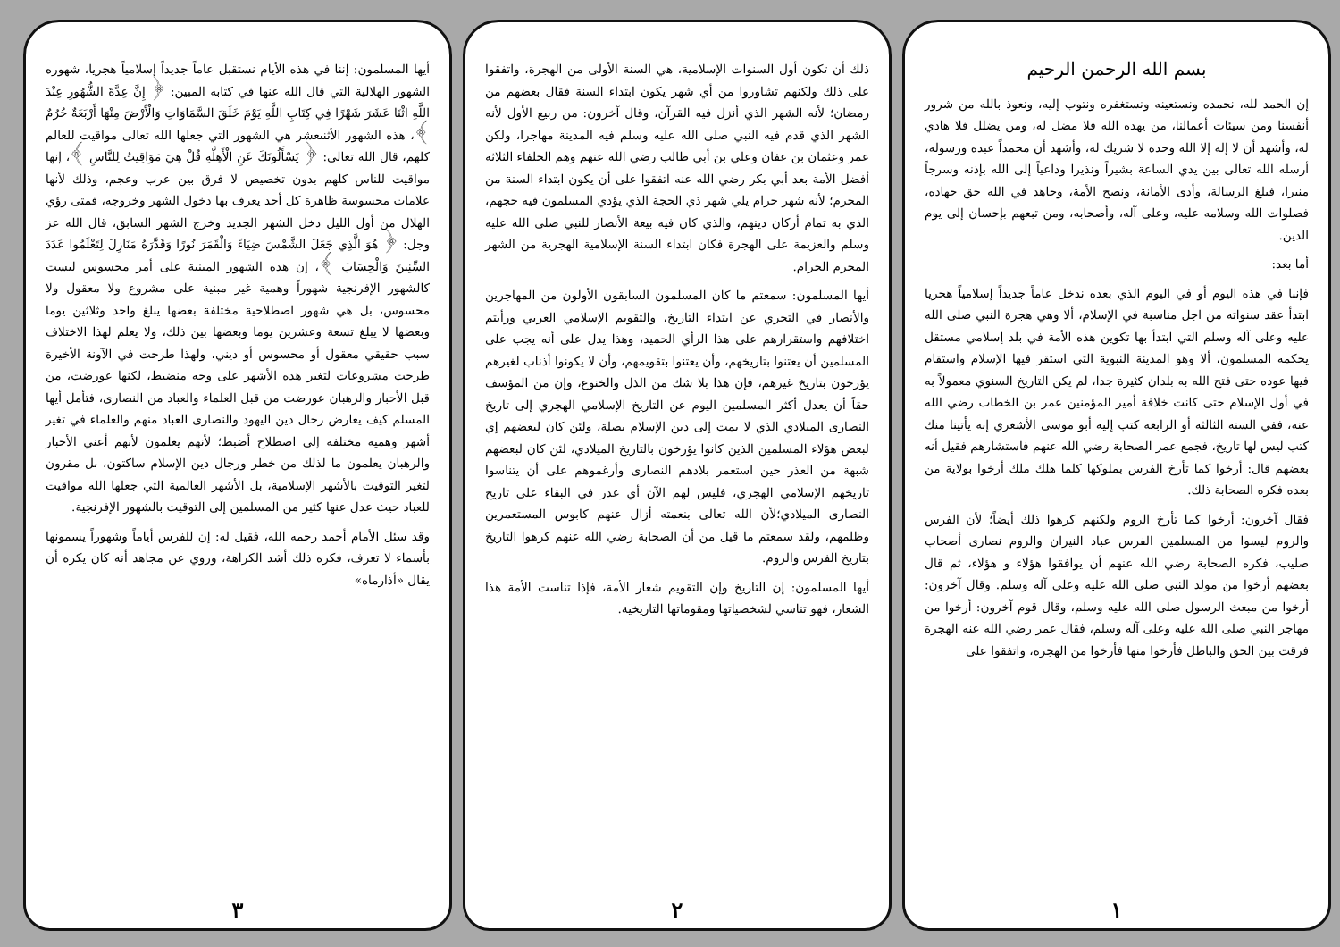بسم الله الرحمن الرحيم
إن الحمد لله، نحمده ونستعينه ونستغفره ونتوب إليه، ونعوذ بالله من شرور أنفسنا ومن سيئات أعمالنا، من يهده الله فلا مضل له، ومن يضلل فلا هادي له، وأشهد أن لا إله إلا الله وحده لا شريك له، وأشهد أن محمداً عبده ورسوله، أرسله الله تعالى بين يدي الساعة بشيراً ونذيرا وداعياً إلى الله بإذنه وسرجاً منيرا، فبلغ الرسالة، وأدى الأمانة، ونصح الأمة، وجاهد في الله حق جهاده، فصلوات الله وسلامه عليه، وعلى آله، وأصحابه، ومن تبعهم بإحسان إلى يوم الدين.
أما بعد:
فإننا في هذه اليوم أو في اليوم الذي بعده ندخل عاماً جديداً إسلامياً هجريا ابتدأ عقد سنواته من اجل مناسبة في الإسلام، ألا وهي هجرة النبي صلى الله عليه وعلى آله وسلم التي ابتدأ بها تكوين هذه الأمة في بلد إسلامي مستقل يحكمه المسلمون، ألا وهو المدينة النبوية التي استقر فيها الإسلام واستقام فيها عوده حتى فتح الله به بلدان كثيرة جدا، لم يكن التاريخ السنوي معمولاً به في أول الإسلام حتى كانت خلافة أمير المؤمنين عمر بن الخطاب رضي الله عنه، ففي السنة الثالثة أو الرابعة كتب إليه أبو موسى الأشعري إنه يأتينا منك كتب ليس لها تاريخ، فجمع عمر الصحابة رضي الله عنهم فاستشارهم فقيل أنه بعضهم قال: أرخوا كما تأرخ الفرس بملوكها كلما هلك ملك أرخوا بولاية من بعده فكره الصحابة ذلك.
فقال آخرون: أرخوا كما تأرخ الروم ولكنهم كرهوا ذلك أيضاً؛ لأن الفرس والروم ليسوا من المسلمين الفرس عباد النيران والروم نصارى أصحاب صليب، فكره الصحابة رضي الله عنهم أن يوافقوا هؤلاء و هؤلاء، ثم قال بعضهم أرخوا من مولد النبي صلى الله عليه وعلى آله وسلم. وقال آخرون: أرخوا من مبعث الرسول صلى الله عليه وسلم، وقال قوم آخرون: أرخوا من مهاجر النبي صلى الله عليه وعلى آله وسلم، فقال عمر رضي الله عنه الهجرة فرقت بين الحق والباطل فأرخوا منها فأرخوا من الهجرة، واتفقوا على
١
ذلك أن تكون أول السنوات الإسلامية، هي السنة الأولى من الهجرة، واتفقوا على ذلك ولكنهم تشاوروا من أي شهر يكون ابتداء السنة فقال بعضهم من رمضان؛ لأنه الشهر الذي أنزل فيه القرآن، وقال آخرون: من ربيع الأول لأنه الشهر الذي قدم فيه النبي صلى الله عليه وسلم فيه المدينة مهاجرا، ولكن عمر وعثمان بن عفان وعلي بن أبي طالب رضي الله عنهم وهم الخلفاء الثلاثة أفضل الأمة بعد أبي بكر رضي الله عنه اتفقوا على أن يكون ابتداء السنة من المحرم؛ لأنه شهر حرام يلي شهر ذي الحجة الذي يؤدي المسلمون فيه حجهم، الذي به تمام أركان دينهم، والذي كان فيه بيعة الأنصار للنبي صلى الله عليه وسلم والعزيمة على الهجرة فكان ابتداء السنة الإسلامية الهجرية من الشهر المحرم الحرام.
أيها المسلمون: سمعتم ما كان المسلمون السابقون الأولون من المهاجرين والأنصار في التحري عن ابتداء التاريخ، والتقويم الإسلامي العربي ورأيتم اختلافهم واستقرارهم على هذا الرأي الحميد، وهذا يدل على أنه يجب على المسلمين أن يعتنوا بتاريخهم، وأن يعتنوا بتقويمهم، وأن لا يكونوا أذناب لغيرهم يؤرخون بتاريخ غيرهم، فإن هذا بلا شك من الذل والخنوع، وإن من المؤسف حقاً أن يعدل أكثر المسلمين اليوم عن التاريخ الإسلامي الهجري إلى تاريخ النصارى الميلادي الذي لا يمت إلى دين الإسلام بصلة، ولئن كان لبعضهم إي لبعض هؤلاء المسلمين الذين كانوا يؤرخون بالتاريخ الميلادي، لئن كان لبعضهم شبهة من العذر حين استعمر بلادهم النصارى وأرغموهم على أن يتناسوا تاريخهم الإسلامي الهجري، فليس لهم الآن أي عذر في البقاء على تاريخ النصارى الميلادي؛لأن الله تعالى بنعمته أزال عنهم كابوس المستعمرين وظلمهم، ولقد سمعتم ما قيل من أن الصحابة رضي الله عنهم كرهوا التاريخ بتاريخ الفرس والروم.
أيها المسلمون: إن التاريخ وإن التقويم شعار الأمة، فإذا تناست الأمة هذا الشعار، فهو تناسي لشخصياتها ومقوماتها التاريخية.
٢
أيها المسلمون: إننا في هذه الأيام نستقبل عاماً جديداً إسلامياً هجريا، شهوره الشهور الهلالية التي قال الله عنها في كتابه المبين: ﴿ إِنَّ عِدَّةَ الشُّهُورِ عِنْدَ اللَّهِ اثْنَا عَشَرَ شَهْرًا فِي كِتَابِ اللَّهِ يَوْمَ خَلَقَ السَّمَاوَاتِ وَالْأَرْضَ مِنْهَا أَرْبَعَةٌ حُرُمٌ ﴾، هذه الشهور الأثنىعشر هي الشهور التي جعلها الله تعالى مواقيت للعالم كلهم، قال الله تعالى: ﴿ يَسْأَلُونَكَ عَنِ الْأَهِلَّةِ قُلْ هِيَ مَوَاقِيتُ لِلنَّاسِ ﴾، إنها مواقيت للناس كلهم بدون تخصيص لا فرق بين عرب وعجم، وذلك لأنها علامات محسوسة ظاهرة كل أحد يعرف بها دخول الشهر وخروجه، فمتى رؤي الهلال من أول الليل دخل الشهر الجديد وخرج الشهر السابق، قال الله عز وجل: ﴿ هُوَ الَّذِي جَعَلَ الشَّمْسَ ضِيَاءً وَالْقَمَرَ نُورًا وَقَدَّرَهُ مَنَازِلَ لِتَعْلَمُوا عَدَدَ السِّنِينَ وَالْحِسَابَ ﴾، إن هذه الشهور المبنية على أمر محسوس ليست كالشهور الإفرنجية شهوراً وهمية غير مبنية على مشروع ولا معقول ولا محسوس، بل هي شهور اصطلاحية مختلفة بعضها يبلغ واحد وثلاثين يوما وبعضها لا يبلغ تسعة وعشرين يوما وبعضها بين ذلك، ولا يعلم لهذا الاختلاف سبب حقيقي معقول أو محسوس أو ديني، ولهذا طرحت في الآونة الأخيرة طرحت مشروعات لتغير هذه الأشهر على وجه منضبط، لكنها عورضت، من قبل الأحبار والرهبان عورضت من قبل العلماء والعباد من النصارى، فتأمل أيها المسلم كيف يعارض رجال دين اليهود والنصارى العباد منهم والعلماء في تغير أشهر وهمية مختلفة إلى اصطلاح أضبط؛ لأنهم يعلمون لأنهم أعني الأحبار والرهبان يعلمون ما لذلك من خطر ورجال دين الإسلام ساكتون، بل مقرون لتغير التوقيت بالأشهر الإسلامية، بل الأشهر العالمية التي جعلها الله مواقيت للعباد حيث عدل عنها كثير من المسلمين إلى التوقيت بالشهور الإفرنجية.
وقد سئل الأمام أحمد رحمه الله، فقيل له: إن للفرس أياماً وشهوراً يسمونها بأسماء لا تعرف، فكره ذلك أشد الكراهة، وروي عن مجاهد أنه كان يكره أن يقال «أذارماه»
٣